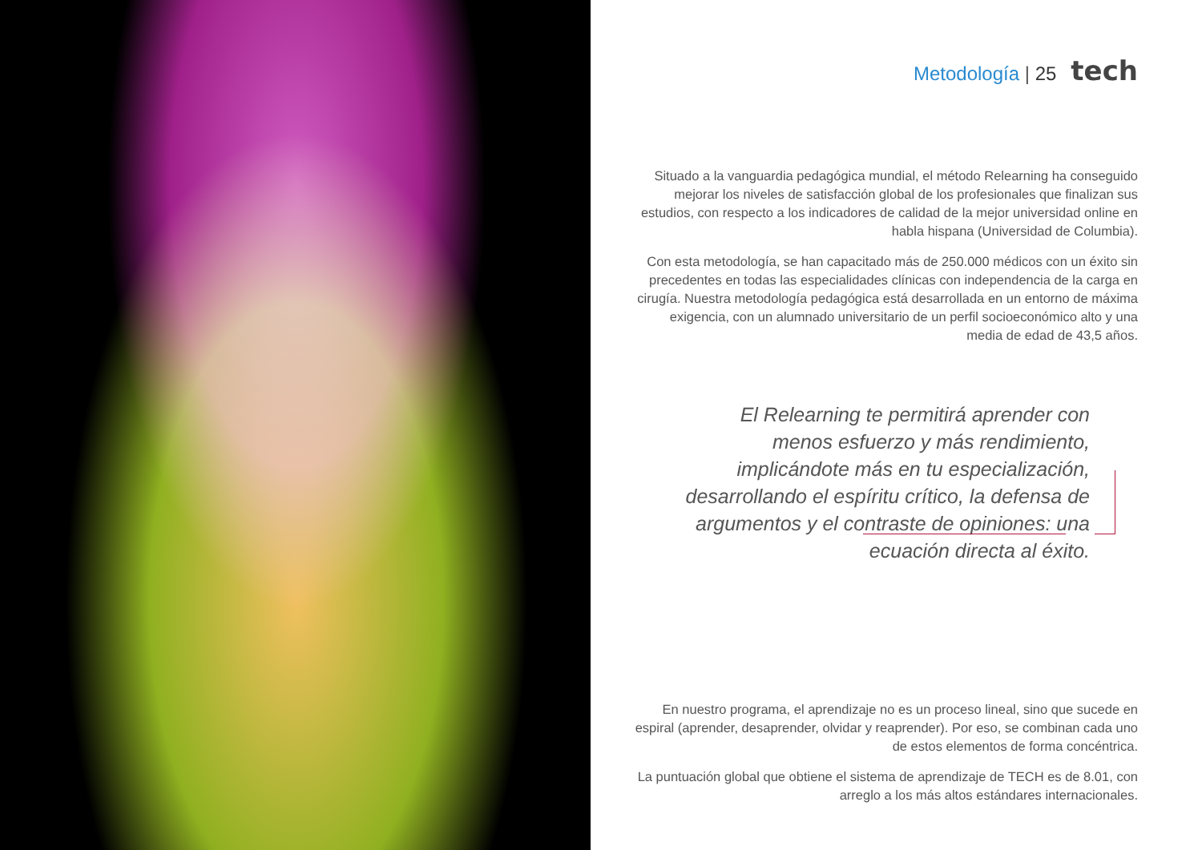Metodología | 25 tech
Situado a la vanguardia pedagógica mundial, el método Relearning ha conseguido mejorar los niveles de satisfacción global de los profesionales que finalizan sus estudios, con respecto a los indicadores de calidad de la mejor universidad online en habla hispana (Universidad de Columbia).
Con esta metodología, se han capacitado más de 250.000 médicos con un éxito sin precedentes en todas las especialidades clínicas con independencia de la carga en cirugía. Nuestra metodología pedagógica está desarrollada en un entorno de máxima exigencia, con un alumnado universitario de un perfil socioeconómico alto y una media de edad de 43,5 años.
El Relearning te permitirá aprender con menos esfuerzo y más rendimiento, implicándote más en tu especialización, desarrollando el espíritu crítico, la defensa de argumentos y el contraste de opiniones: una ecuación directa al éxito.
En nuestro programa, el aprendizaje no es un proceso lineal, sino que sucede en espiral (aprender, desaprender, olvidar y reaprender). Por eso, se combinan cada uno de estos elementos de forma concéntrica.
La puntuación global que obtiene el sistema de aprendizaje de TECH es de 8.01, con arreglo a los más altos estándares internacionales.